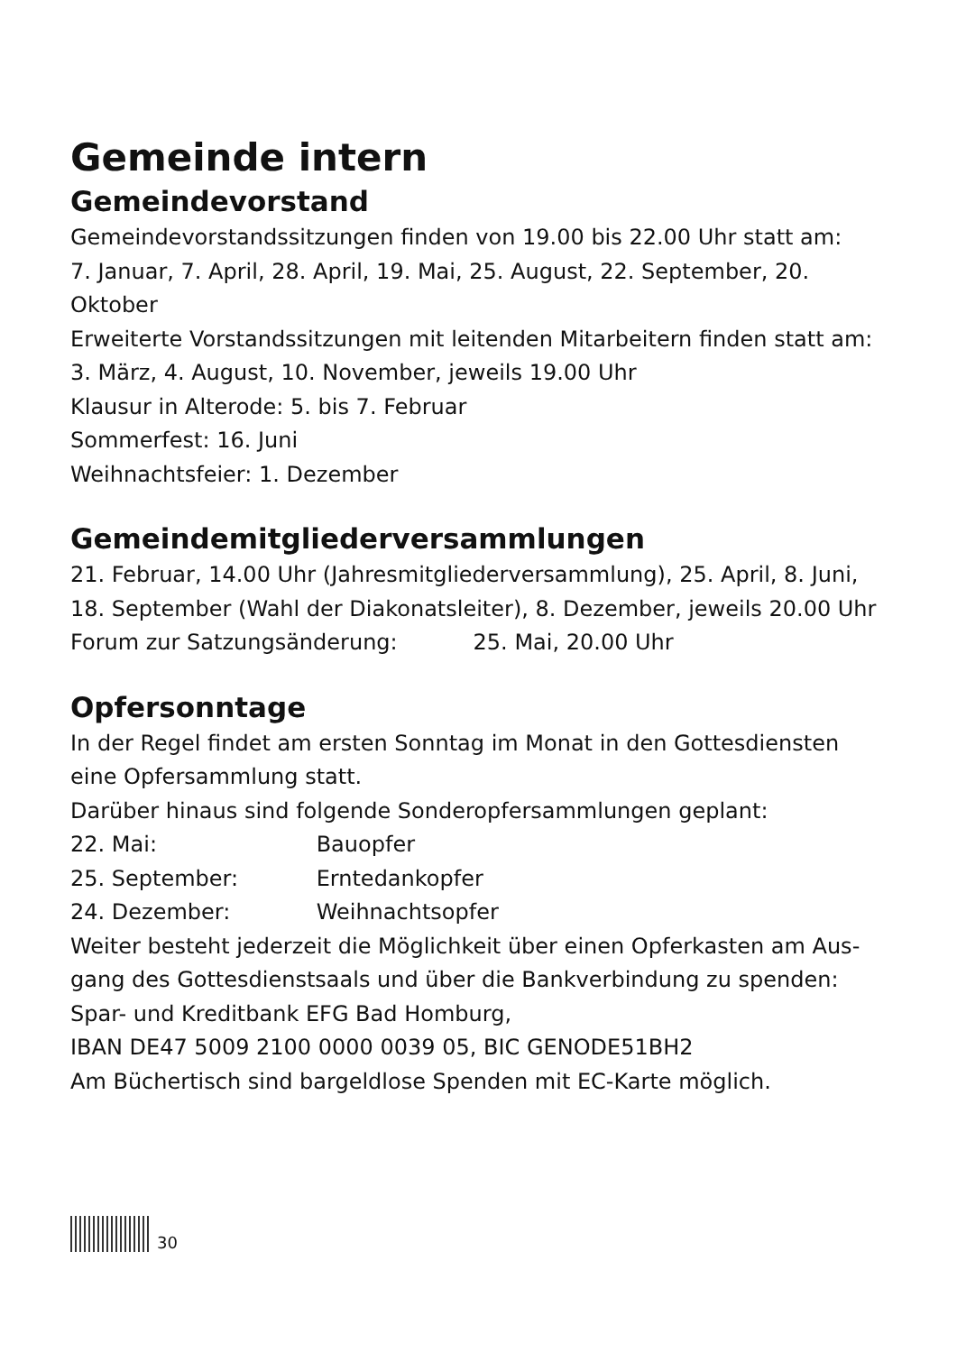Gemeinde intern
Gemeindevorstand
Gemeindevorstandssitzungen finden von 19.00 bis 22.00 Uhr statt am:
7. Januar, 7. April, 28. April, 19. Mai, 25. August, 22. September, 20. Oktober
Erweiterte Vorstandssitzungen mit leitenden Mitarbeitern finden statt am:
3. März, 4. August, 10. November, jeweils 19.00 Uhr
Klausur in Alterode: 5. bis 7. Februar
Sommerfest: 16. Juni
Weihnachtsfeier: 1. Dezember
Gemeindemitgliederversammlungen
21. Februar, 14.00 Uhr (Jahresmitgliederversammlung), 25. April, 8. Juni,
18. September (Wahl der Diakonatsleiter), 8. Dezember, jeweils 20.00 Uhr
Forum zur Satzungsänderung: 25. Mai, 20.00 Uhr
Opfersonntage
In der Regel findet am ersten Sonntag im Monat in den Gottesdiensten
eine Opfersammlung statt.
Darüber hinaus sind folgende Sonderopfersammlungen geplant:
22. Mai: Bauopfer
25. September: Erntedankopfer
24. Dezember: Weihnachtsopfer
Weiter besteht jederzeit die Möglichkeit über einen Opferkasten am Aus-
gang des Gottesdienstsaals und über die Bankverbindung zu spenden:
Spar- und Kreditbank EFG Bad Homburg,
IBAN DE47 5009 2100 0000 0039 05, BIC GENODE51BH2
Am Büchertisch sind bargeldlose Spenden mit EC-Karte möglich.
30